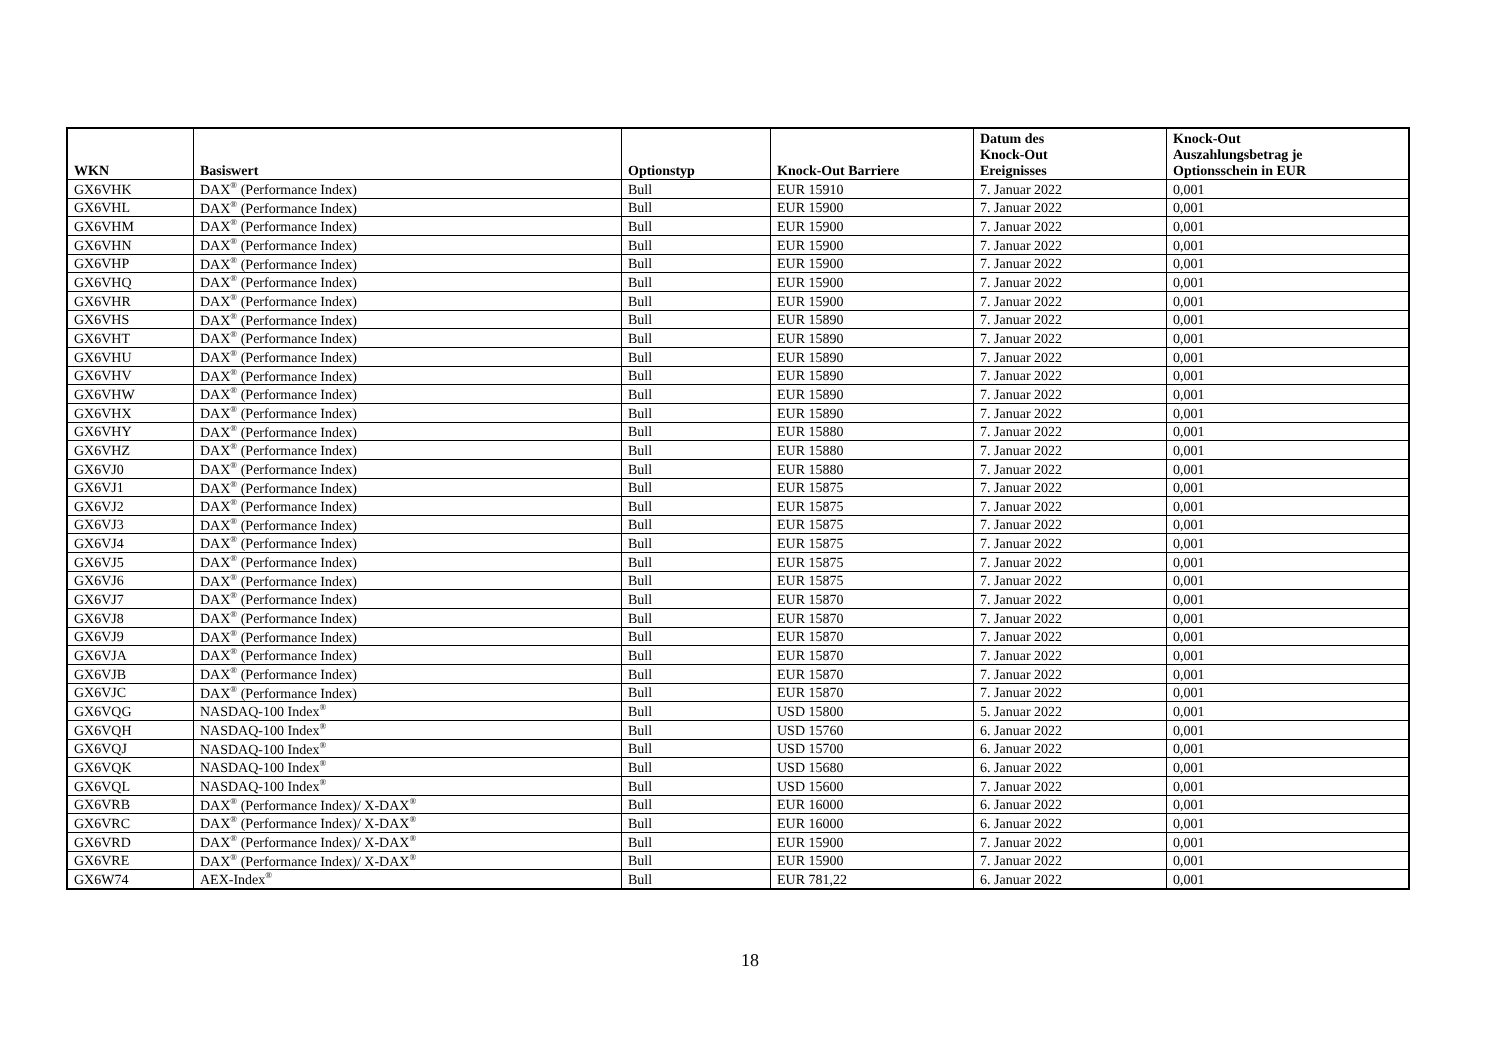| WKN | Basiswert | Optionstyp | Knock-Out Barriere | Datum des Knock-Out Ereignisses | Knock-Out Auszahlungsbetrag je Optionsschein in EUR |
| --- | --- | --- | --- | --- | --- |
| GX6VHK | DAX<sup>®</sup> (Performance Index) | Bull | EUR 15910 | 7. Januar 2022 | 0,001 |
| GX6VHL | DAX<sup>®</sup> (Performance Index) | Bull | EUR 15900 | 7. Januar 2022 | 0,001 |
| GX6VHM | DAX<sup>®</sup> (Performance Index) | Bull | EUR 15900 | 7. Januar 2022 | 0,001 |
| GX6VHN | DAX<sup>®</sup> (Performance Index) | Bull | EUR 15900 | 7. Januar 2022 | 0,001 |
| GX6VHP | DAX<sup>®</sup> (Performance Index) | Bull | EUR 15900 | 7. Januar 2022 | 0,001 |
| GX6VHQ | DAX<sup>®</sup> (Performance Index) | Bull | EUR 15900 | 7. Januar 2022 | 0,001 |
| GX6VHR | DAX<sup>®</sup> (Performance Index) | Bull | EUR 15900 | 7. Januar 2022 | 0,001 |
| GX6VHS | DAX<sup>®</sup> (Performance Index) | Bull | EUR 15890 | 7. Januar 2022 | 0,001 |
| GX6VHT | DAX<sup>®</sup> (Performance Index) | Bull | EUR 15890 | 7. Januar 2022 | 0,001 |
| GX6VHU | DAX<sup>®</sup> (Performance Index) | Bull | EUR 15890 | 7. Januar 2022 | 0,001 |
| GX6VHV | DAX<sup>®</sup> (Performance Index) | Bull | EUR 15890 | 7. Januar 2022 | 0,001 |
| GX6VHW | DAX<sup>®</sup> (Performance Index) | Bull | EUR 15890 | 7. Januar 2022 | 0,001 |
| GX6VHX | DAX<sup>®</sup> (Performance Index) | Bull | EUR 15890 | 7. Januar 2022 | 0,001 |
| GX6VHY | DAX<sup>®</sup> (Performance Index) | Bull | EUR 15880 | 7. Januar 2022 | 0,001 |
| GX6VHZ | DAX<sup>®</sup> (Performance Index) | Bull | EUR 15880 | 7. Januar 2022 | 0,001 |
| GX6VJ0 | DAX<sup>®</sup> (Performance Index) | Bull | EUR 15880 | 7. Januar 2022 | 0,001 |
| GX6VJ1 | DAX<sup>®</sup> (Performance Index) | Bull | EUR 15875 | 7. Januar 2022 | 0,001 |
| GX6VJ2 | DAX<sup>®</sup> (Performance Index) | Bull | EUR 15875 | 7. Januar 2022 | 0,001 |
| GX6VJ3 | DAX<sup>®</sup> (Performance Index) | Bull | EUR 15875 | 7. Januar 2022 | 0,001 |
| GX6VJ4 | DAX<sup>®</sup> (Performance Index) | Bull | EUR 15875 | 7. Januar 2022 | 0,001 |
| GX6VJ5 | DAX<sup>®</sup> (Performance Index) | Bull | EUR 15875 | 7. Januar 2022 | 0,001 |
| GX6VJ6 | DAX<sup>®</sup> (Performance Index) | Bull | EUR 15875 | 7. Januar 2022 | 0,001 |
| GX6VJ7 | DAX<sup>®</sup> (Performance Index) | Bull | EUR 15870 | 7. Januar 2022 | 0,001 |
| GX6VJ8 | DAX<sup>®</sup> (Performance Index) | Bull | EUR 15870 | 7. Januar 2022 | 0,001 |
| GX6VJ9 | DAX<sup>®</sup> (Performance Index) | Bull | EUR 15870 | 7. Januar 2022 | 0,001 |
| GX6VJA | DAX<sup>®</sup> (Performance Index) | Bull | EUR 15870 | 7. Januar 2022 | 0,001 |
| GX6VJB | DAX<sup>®</sup> (Performance Index) | Bull | EUR 15870 | 7. Januar 2022 | 0,001 |
| GX6VJC | DAX<sup>®</sup> (Performance Index) | Bull | EUR 15870 | 7. Januar 2022 | 0,001 |
| GX6VQG | NASDAQ-100 Index<sup>®</sup> | Bull | USD 15800 | 5. Januar 2022 | 0,001 |
| GX6VQH | NASDAQ-100 Index<sup>®</sup> | Bull | USD 15760 | 6. Januar 2022 | 0,001 |
| GX6VQJ | NASDAQ-100 Index<sup>®</sup> | Bull | USD 15700 | 6. Januar 2022 | 0,001 |
| GX6VQK | NASDAQ-100 Index<sup>®</sup> | Bull | USD 15680 | 6. Januar 2022 | 0,001 |
| GX6VQL | NASDAQ-100 Index<sup>®</sup> | Bull | USD 15600 | 7. Januar 2022 | 0,001 |
| GX6VRB | DAX<sup>®</sup> (Performance Index)/ X-DAX<sup>®</sup> | Bull | EUR 16000 | 6. Januar 2022 | 0,001 |
| GX6VRC | DAX<sup>®</sup> (Performance Index)/ X-DAX<sup>®</sup> | Bull | EUR 16000 | 6. Januar 2022 | 0,001 |
| GX6VRD | DAX<sup>®</sup> (Performance Index)/ X-DAX<sup>®</sup> | Bull | EUR 15900 | 7. Januar 2022 | 0,001 |
| GX6VRE | DAX<sup>®</sup> (Performance Index)/ X-DAX<sup>®</sup> | Bull | EUR 15900 | 7. Januar 2022 | 0,001 |
| GX6W74 | AEX-Index<sup>®</sup> | Bull | EUR 781,22 | 6. Januar 2022 | 0,001 |
18